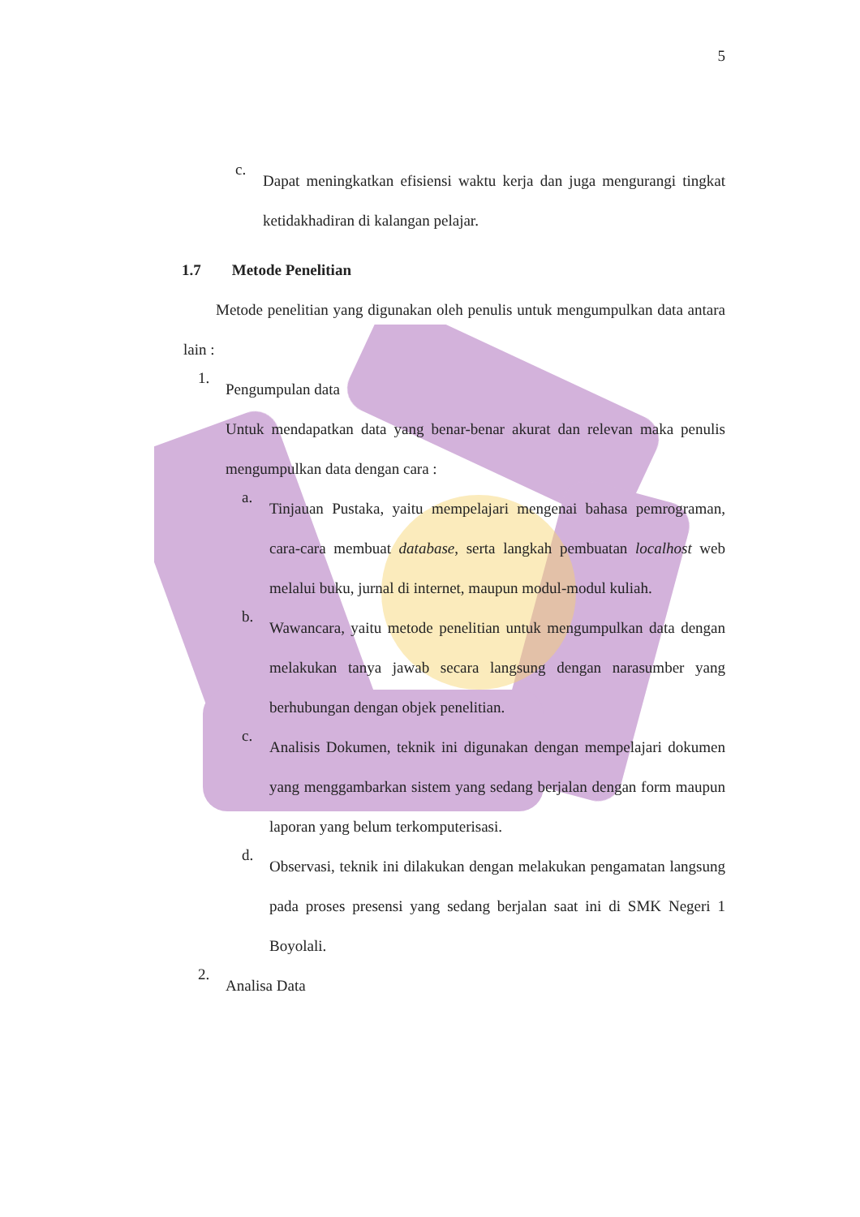5
c.
Dapat meningkatkan efisiensi waktu kerja dan juga mengurangi tingkat ketidakhadiran di kalangan pelajar.
1.7 Metode Penelitian
Metode penelitian yang digunakan oleh penulis untuk mengumpulkan data antara lain :
1.
Pengumpulan data
Untuk mendapatkan data yang benar-benar akurat dan relevan maka penulis mengumpulkan data dengan cara :
a.
Tinjauan Pustaka, yaitu mempelajari mengenai bahasa pemrograman, cara-cara membuat database, serta langkah pembuatan localhost web melalui buku, jurnal di internet, maupun modul-modul kuliah.
b.
Wawancara, yaitu metode penelitian untuk mengumpulkan data dengan melakukan tanya jawab secara langsung dengan narasumber yang berhubungan dengan objek penelitian.
c.
Analisis Dokumen, teknik ini digunakan dengan mempelajari dokumen yang menggambarkan sistem yang sedang berjalan dengan form maupun laporan yang belum terkomputerisasi.
d.
Observasi, teknik ini dilakukan dengan melakukan pengamatan langsung pada proses presensi yang sedang berjalan saat ini di SMK Negeri 1 Boyolali.
2.
Analisa Data